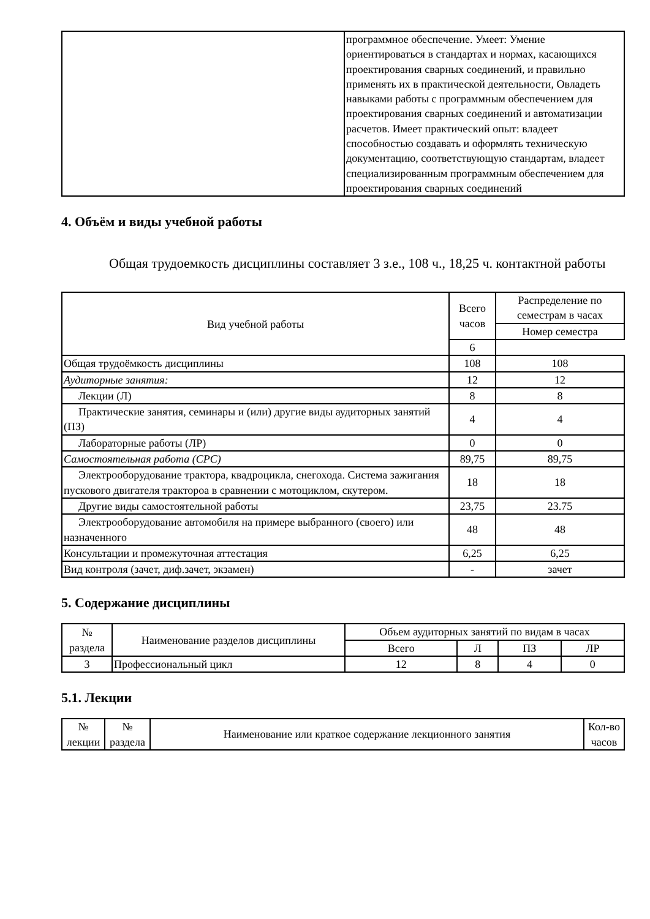| | программное обеспечение. Умеет: Умение ориентироваться в стандартах и нормах, касающихся проектирования сварных соединений, и правильно применять их в практической деятельности, Овладеть навыками работы с программным обеспечением для проектирования сварных соединений и автоматизации расчетов. Имеет практический опыт: владеет способностью создавать и оформлять техническую документацию, соответствующую стандартам, владеет специализированным программным обеспечением для проектирования сварных соединений |
4. Объём и виды учебной работы
Общая трудоемкость дисциплины составляет 3 з.е., 108 ч., 18,25 ч. контактной работы
| Вид учебной работы | Всего часов | Распределение по семестрам в часах |
| --- | --- | --- |
| | | Номер семестра |
| | 6 | |
| Общая трудоёмкость дисциплины | 108 | 108 |
| Аудиторные занятия: | 12 | 12 |
| Лекции (Л) | 8 | 8 |
| Практические занятия, семинары и (или) другие виды аудиторных занятий (ПЗ) | 4 | 4 |
| Лабораторные работы (ЛР) | 0 | 0 |
| Самостоятельная работа (СРС) | 89,75 | 89,75 |
| Электрооборудование трактора, квадроцикла, снегохода. Система зажигания пускового двигателя трактороа в сравнении с мотоциклом, скутером. | 18 | 18 |
| Другие виды самостоятельной работы | 23,75 | 23.75 |
| Электрооборудование автомобиля на примере выбранного (своего) или назначенного | 48 | 48 |
| Консультации и промежуточная аттестация | 6,25 | 6,25 |
| Вид контроля (зачет, диф.зачет, экзамен) | - | зачет |
5. Содержание дисциплины
| № раздела | Наименование разделов дисциплины | Объем аудиторных занятий по видам в часах | | | |
| --- | --- | --- | --- | --- | --- |
| | | Всего | Л | ПЗ | ЛР |
| 3 | Профессиональный цикл | 12 | 8 | 4 | 0 |
5.1. Лекции
| № лекции | № раздела | Наименование или краткое содержание лекционного занятия | Кол-во часов |
| --- | --- | --- | --- |